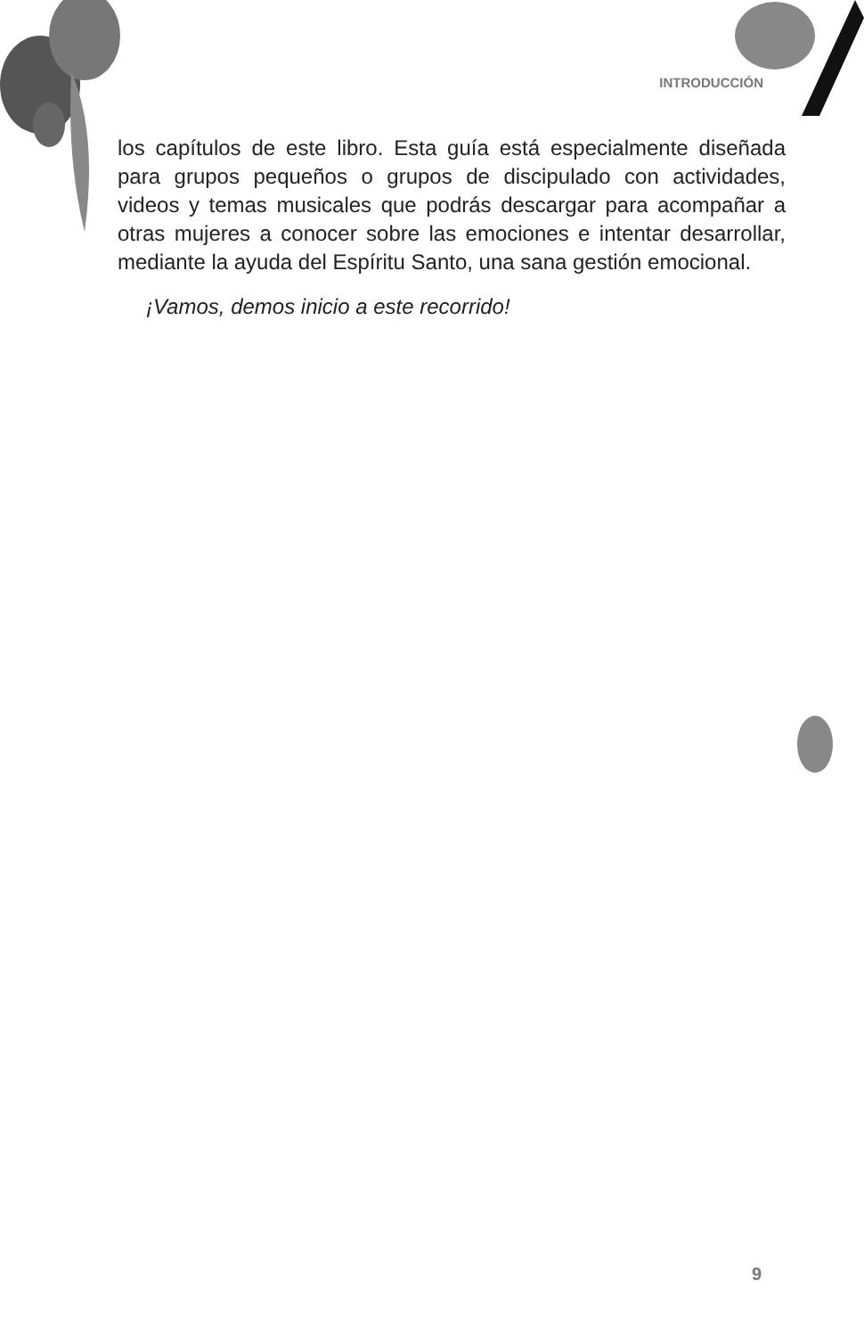INTRODUCCIÓN
los capítulos de este libro. Esta guía está especialmente diseñada para grupos pequeños o grupos de discipulado con actividades, videos y temas musicales que podrás descargar para acompañar a otras mujeres a conocer sobre las emociones e intentar desarrollar, mediante la ayuda del Espíritu Santo, una sana gestión emocional.
¡Vamos, demos inicio a este recorrido!
9